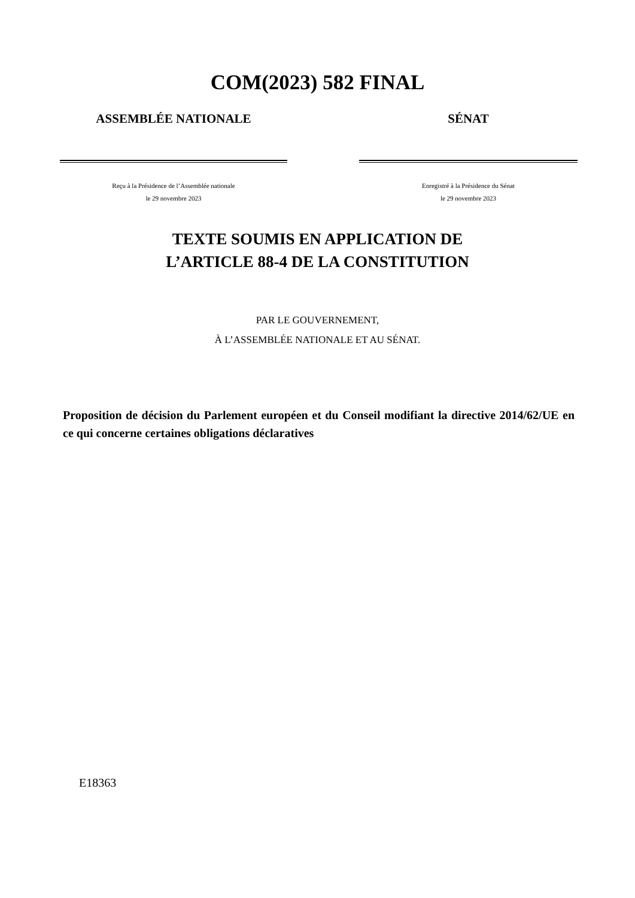COM(2023) 582 FINAL
ASSEMBLÉE NATIONALE
Reçu à la Présidence de l’Assemblée nationale
le 29 novembre 2023
SÉNAT
Enregistré à la Présidence du Sénat
le 29 novembre 2023
TEXTE SOUMIS EN APPLICATION DE
L’ARTICLE 88-4 DE LA CONSTITUTION
PAR LE GOUVERNEMENT,
À L’ASSEMBLÉE NATIONALE ET AU SÉNAT.
Proposition de décision du Parlement européen et du Conseil modifiant la directive 2014/62/UE en ce qui concerne certaines obligations déclaratives
E18363